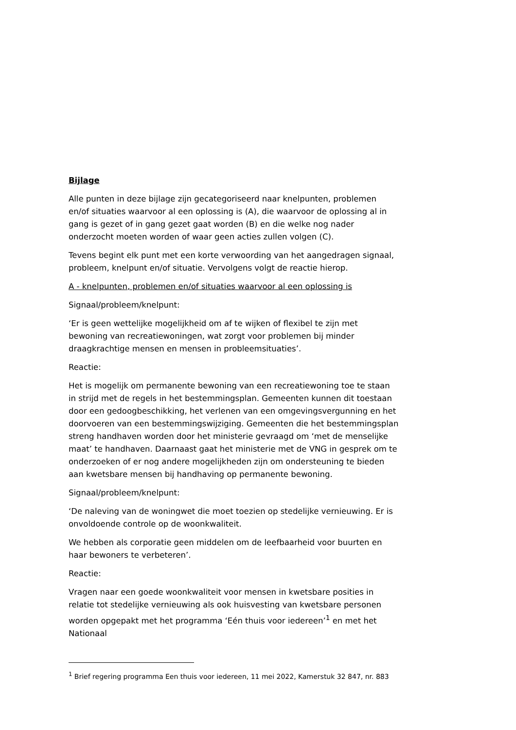Bijlage
Alle punten in deze bijlage zijn gecategoriseerd naar knelpunten, problemen en/of situaties waarvoor al een oplossing is (A), die waarvoor de oplossing al in gang is gezet of in gang gezet gaat worden (B) en die welke nog nader onderzocht moeten worden of waar geen acties zullen volgen (C).
Tevens begint elk punt met een korte verwoording van het aangedragen signaal, probleem, knelpunt en/of situatie. Vervolgens volgt de reactie hierop.
A - knelpunten, problemen en/of situaties waarvoor al een oplossing is
Signaal/probleem/knelpunt:
‘Er is geen wettelijke mogelijkheid om af te wijken of flexibel te zijn met bewoning van recreatiewoningen, wat zorgt voor problemen bij minder draagkrachtige mensen en mensen in probleemsituaties’.
Reactie:
Het is mogelijk om permanente bewoning van een recreatiewoning toe te staan in strijd met de regels in het bestemmingsplan. Gemeenten kunnen dit toestaan door een gedoogbeschikking, het verlenen van een omgevingsvergunning en het doorvoeren van een bestemmingswijziging. Gemeenten die het bestemmingsplan streng handhaven worden door het ministerie gevraagd om ‘met de menselijke maat’ te handhaven. Daarnaast gaat het ministerie met de VNG in gesprek om te onderzoeken of er nog andere mogelijkheden zijn om ondersteuning te bieden aan kwetsbare mensen bij handhaving op permanente bewoning.
Signaal/probleem/knelpunt:
‘De naleving van de woningwet die moet toezien op stedelijke vernieuwing. Er is onvoldoende controle op de woonkwaliteit.
We hebben als corporatie geen middelen om de leefbaarheid voor buurten en haar bewoners te verbeteren’.
Reactie:
Vragen naar een goede woonkwaliteit voor mensen in kwetsbare posities in relatie tot stedelijke vernieuwing als ook huisvesting van kwetsbare personen worden opgepakt met het programma ‘Eén thuis voor iedereen’<sup>1</sup> en met het Nationaal
<sup>1</sup> Brief regering programma Een thuis voor iedereen, 11 mei 2022, Kamerstuk 32 847, nr. 883